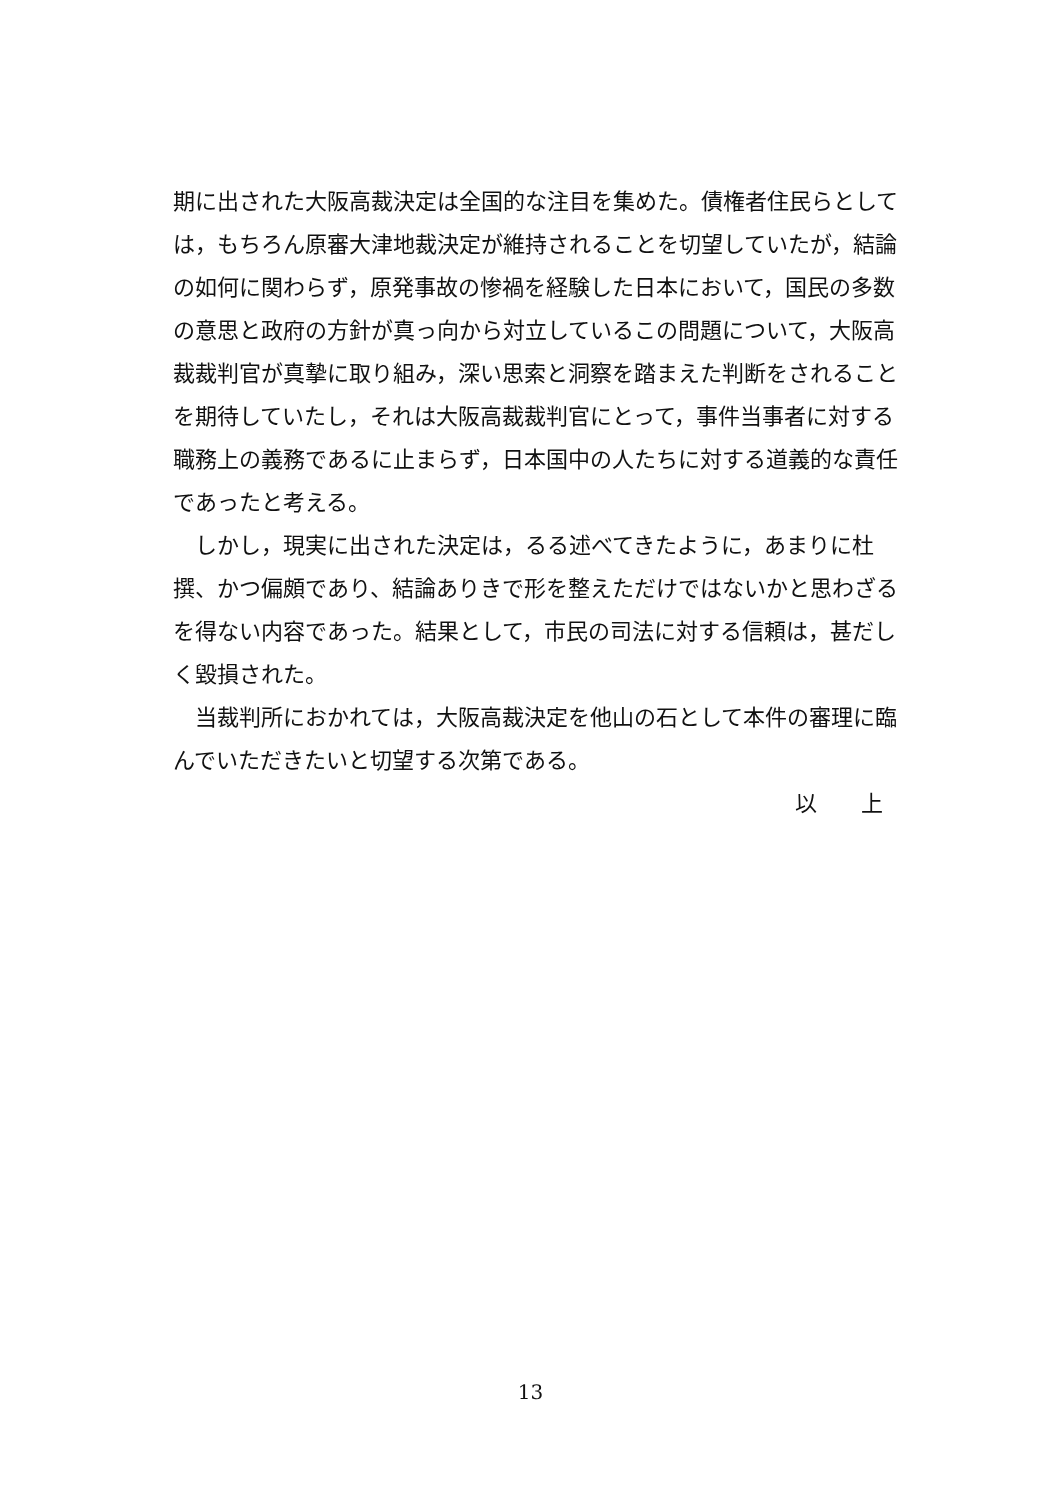期に出された大阪高裁決定は全国的な注目を集めた。債権者住民らとしては，もちろん原審大津地裁決定が維持されることを切望していたが，結論の如何に関わらず，原発事故の惨禍を経験した日本において，国民の多数の意思と政府の方針が真っ向から対立しているこの問題について，大阪高裁裁判官が真摯に取り組み，深い思索と洞察を踏まえた判断をされることを期待していたし，それは大阪高裁裁判官にとって，事件当事者に対する職務上の義務であるに止まらず，日本国中の人たちに対する道義的な責任であったと考える。
しかし，現実に出された決定は，るる述べてきたように，あまりに杜撰、かつ偏頗であり、結論ありきで形を整えただけではないかと思わざるを得ない内容であった。結果として，市民の司法に対する信頼は，甚だしく毀損された。
当裁判所におかれては，大阪高裁決定を他山の石として本件の審理に臨んでいただきたいと切望する次第である。
以　　上
13